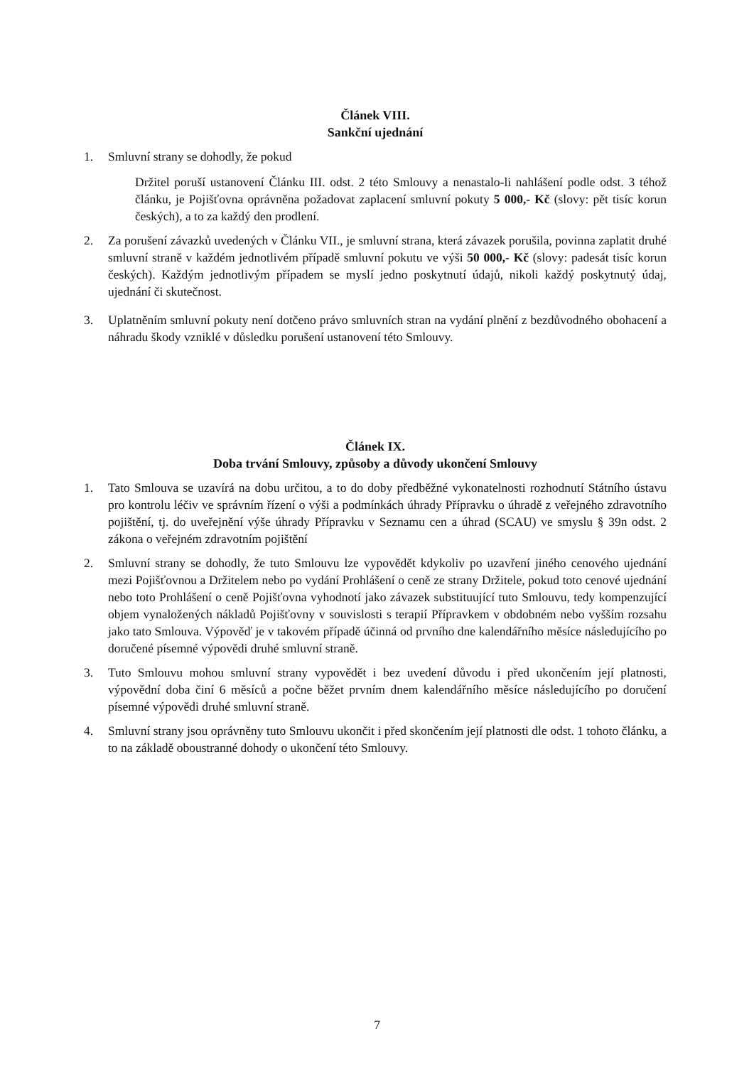Článek VIII.
Sankční ujednání
1. Smluvní strany se dohodly, že pokud
Držitel poruší ustanovení Článku III. odst. 2 této Smlouvy a nenastalo-li nahlášení podle odst. 3 téhož článku, je Pojišťovna oprávněna požadovat zaplacení smluvní pokuty 5 000,- Kč (slovy: pět tisíc korun českých), a to za každý den prodlení.
2. Za porušení závazků uvedených v Článku VII., je smluvní strana, která závazek porušila, povinna zaplatit druhé smluvní straně v každém jednotlivém případě smluvní pokutu ve výši 50 000,- Kč (slovy: padesát tisíc korun českých). Každým jednotlivým případem se myslí jedno poskytnutí údajů, nikoli každý poskytnutý údaj, ujednání či skutečnost.
3. Uplatněním smluvní pokuty není dotčeno právo smluvních stran na vydání plnění z bezdůvodného obohacení a náhradu škody vzniklé v důsledku porušení ustanovení této Smlouvy.
Článek IX.
Doba trvání Smlouvy, způsoby a důvody ukončení Smlouvy
1. Tato Smlouva se uzavírá na dobu určitou, a to do doby předběžné vykonatelnosti rozhodnutí Státního ústavu pro kontrolu léčiv ve správním řízení o výši a podmínkách úhrady Přípravku o úhradě z veřejného zdravotního pojištění, tj. do uveřejnění výše úhrady Přípravku v Seznamu cen a úhrad (SCAU) ve smyslu § 39n odst. 2 zákona o veřejném zdravotním pojištění
2. Smluvní strany se dohodly, že tuto Smlouvu lze vypovědět kdykoliv po uzavření jiného cenového ujednání mezi Pojišťovnou a Držitelem nebo po vydání Prohlášení o ceně ze strany Držitele, pokud toto cenové ujednání nebo toto Prohlášení o ceně Pojišťovna vyhodnotí jako závazek substituující tuto Smlouvu, tedy kompenzující objem vynaložených nákladů Pojišťovny v souvislosti s terapií Přípravkem v obdobném nebo vyšším rozsahu jako tato Smlouva. Výpověď je v takovém případě účinná od prvního dne kalendářního měsíce následujícího po doručené písemné výpovědi druhé smluvní straně.
3. Tuto Smlouvu mohou smluvní strany vypovědět i bez uvedení důvodu i před ukončením její platnosti, výpovědní doba činí 6 měsíců a počne běžet prvním dnem kalendářního měsíce následujícího po doručení písemné výpovědi druhé smluvní straně.
4. Smluvní strany jsou oprávněny tuto Smlouvu ukončit i před skončením její platnosti dle odst. 1 tohoto článku, a to na základě oboustranné dohody o ukončení této Smlouvy.
7